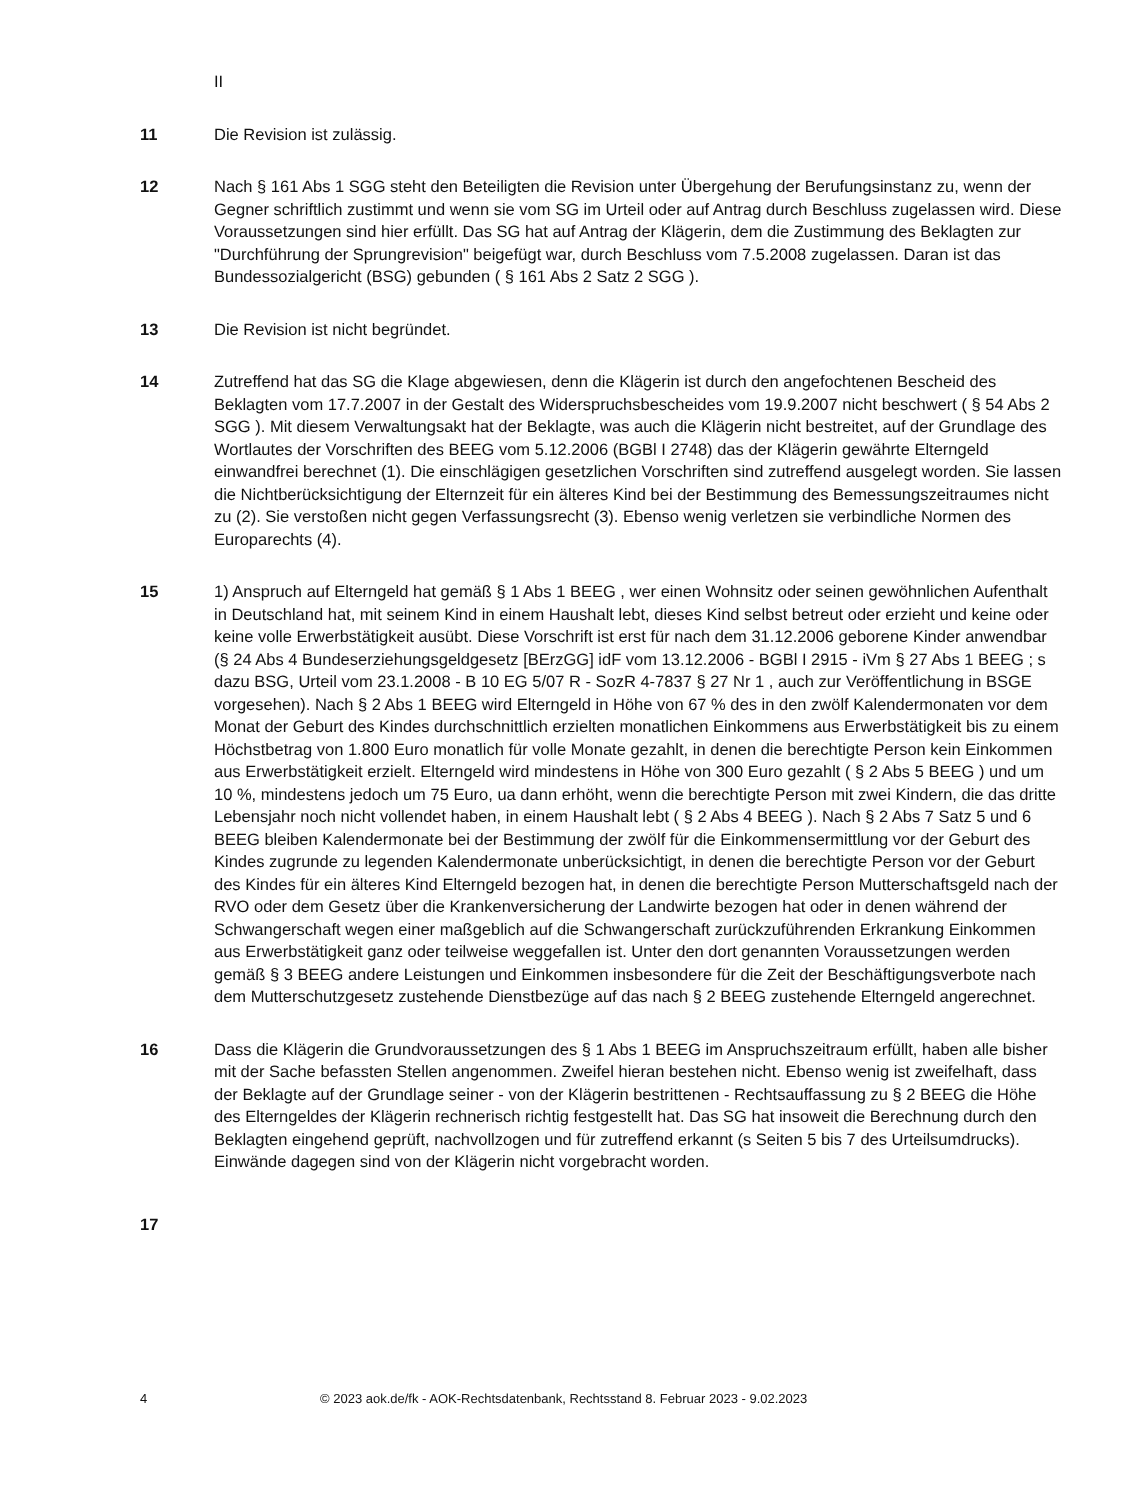II
11 Die Revision ist zulässig.
12 Nach § 161 Abs 1 SGG steht den Beteiligten die Revision unter Übergehung der Berufungsinstanz zu, wenn der Gegner schriftlich zustimmt und wenn sie vom SG im Urteil oder auf Antrag durch Beschluss zugelassen wird. Diese Voraussetzungen sind hier erfüllt. Das SG hat auf Antrag der Klägerin, dem die Zustimmung des Beklagten zur "Durchführung der Sprungrevision" beigefügt war, durch Beschluss vom 7.5.2008 zugelassen. Daran ist das Bundessozialgericht (BSG) gebunden ( § 161 Abs 2 Satz 2 SGG ).
13 Die Revision ist nicht begründet.
14 Zutreffend hat das SG die Klage abgewiesen, denn die Klägerin ist durch den angefochtenen Bescheid des Beklagten vom 17.7.2007 in der Gestalt des Widerspruchsbescheides vom 19.9.2007 nicht beschwert ( § 54 Abs 2 SGG ). Mit diesem Verwaltungsakt hat der Beklagte, was auch die Klägerin nicht bestreitet, auf der Grundlage des Wortlautes der Vorschriften des BEEG vom 5.12.2006 (BGBl I 2748) das der Klägerin gewährte Elterngeld einwandfrei berechnet (1). Die einschlägigen gesetzlichen Vorschriften sind zutreffend ausgelegt worden. Sie lassen die Nichtberücksichtigung der Elternzeit für ein älteres Kind bei der Bestimmung des Bemessungszeitraumes nicht zu (2). Sie verstoßen nicht gegen Verfassungsrecht (3). Ebenso wenig verletzen sie verbindliche Normen des Europarechts (4).
15 1) Anspruch auf Elterngeld hat gemäß § 1 Abs 1 BEEG , wer einen Wohnsitz oder seinen gewöhnlichen Aufenthalt in Deutschland hat, mit seinem Kind in einem Haushalt lebt, dieses Kind selbst betreut oder erzieht und keine oder keine volle Erwerbstätigkeit ausübt. Diese Vorschrift ist erst für nach dem 31.12.2006 geborene Kinder anwendbar (§ 24 Abs 4 Bundeserziehungsgeldgesetz [BErzGG] idF vom 13.12.2006 - BGBl I 2915 - iVm § 27 Abs 1 BEEG ; s dazu BSG, Urteil vom 23.1.2008 - B 10 EG 5/07 R - SozR 4-7837 § 27 Nr 1 , auch zur Veröffentlichung in BSGE vorgesehen). Nach § 2 Abs 1 BEEG wird Elterngeld in Höhe von 67 % des in den zwölf Kalendermonaten vor dem Monat der Geburt des Kindes durchschnittlich erzielten monatlichen Einkommens aus Erwerbstätigkeit bis zu einem Höchstbetrag von 1.800 Euro monatlich für volle Monate gezahlt, in denen die berechtigte Person kein Einkommen aus Erwerbstätigkeit erzielt. Elterngeld wird mindestens in Höhe von 300 Euro gezahlt ( § 2 Abs 5 BEEG ) und um 10 %, mindestens jedoch um 75 Euro, ua dann erhöht, wenn die berechtigte Person mit zwei Kindern, die das dritte Lebensjahr noch nicht vollendet haben, in einem Haushalt lebt ( § 2 Abs 4 BEEG ). Nach § 2 Abs 7 Satz 5 und 6 BEEG bleiben Kalendermonate bei der Bestimmung der zwölf für die Einkommensermittlung vor der Geburt des Kindes zugrunde zu legenden Kalendermonate unberücksichtigt, in denen die berechtigte Person vor der Geburt des Kindes für ein älteres Kind Elterngeld bezogen hat, in denen die berechtigte Person Mutterschaftsgeld nach der RVO oder dem Gesetz über die Krankenversicherung der Landwirte bezogen hat oder in denen während der Schwangerschaft wegen einer maßgeblich auf die Schwangerschaft zurückzuführenden Erkrankung Einkommen aus Erwerbstätigkeit ganz oder teilweise weggefallen ist. Unter den dort genannten Voraussetzungen werden gemäß § 3 BEEG andere Leistungen und Einkommen insbesondere für die Zeit der Beschäftigungsverbote nach dem Mutterschutzgesetz zustehende Dienstbezüge auf das nach § 2 BEEG zustehende Elterngeld angerechnet.
16 Dass die Klägerin die Grundvoraussetzungen des § 1 Abs 1 BEEG im Anspruchszeitraum erfüllt, haben alle bisher mit der Sache befassten Stellen angenommen. Zweifel hieran bestehen nicht. Ebenso wenig ist zweifelhaft, dass der Beklagte auf der Grundlage seiner - von der Klägerin bestrittenen - Rechtsauffassung zu § 2 BEEG die Höhe des Elterngeldes der Klägerin rechnerisch richtig festgestellt hat. Das SG hat insoweit die Berechnung durch den Beklagten eingehend geprüft, nachvollzogen und für zutreffend erkannt (s Seiten 5 bis 7 des Urteilsumdrucks). Einwände dagegen sind von der Klägerin nicht vorgebracht worden.
17
4 © 2023 aok.de/fk - AOK-Rechtsdatenbank, Rechtsstand 8. Februar 2023 - 9.02.2023